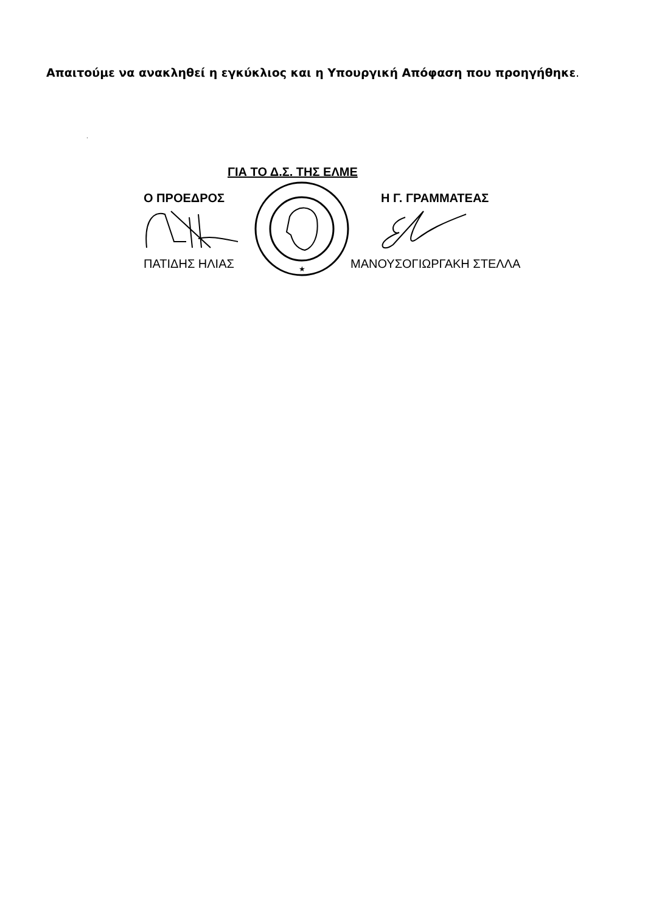Απαιτούμε να ανακληθεί η εγκύκλιος και η Υπουργική Απόφαση που προηγήθηκε.
.
ΓΙΑ ΤΟ Δ.Σ. ΤΗΣ ΕΛΜΕ
Ο ΠΡΟΕΔΡΟΣ
ΠΑΤΙΔΗΣ ΗΛΙΑΣ
★
Η Γ. ΓΡΑΜΜΑΤΕΑΣ
ΜΑΝΟΥΣΟΓΙΩΡΓΑΚΗ ΣΤΕΛΛΑ